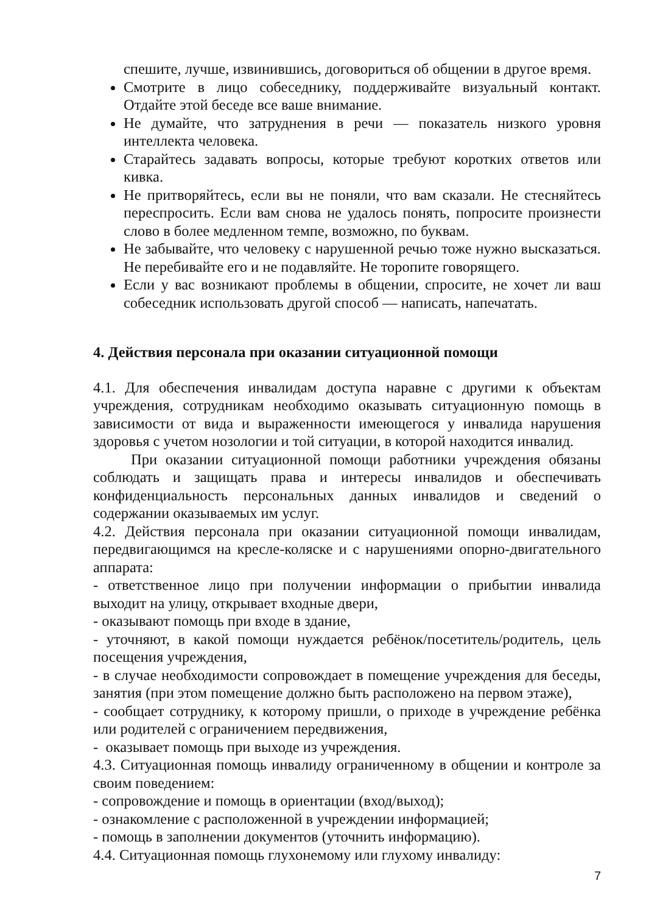спешите, лучше, извинившись, договориться об общении в другое время.
Смотрите в лицо собеседнику, поддерживайте визуальный контакт. Отдайте этой беседе все ваше внимание.
Не думайте, что затруднения в речи — показатель низкого уровня интеллекта человека.
Старайтесь задавать вопросы, которые требуют коротких ответов или кивка.
Не притворяйтесь, если вы не поняли, что вам сказали. Не стесняйтесь переспросить. Если вам снова не удалось понять, попросите произнести слово в более медленном темпе, возможно, по буквам.
Не забывайте, что человеку с нарушенной речью тоже нужно высказаться. Не перебивайте его и не подавляйте. Не торопите говорящего.
Если у вас возникают проблемы в общении, спросите, не хочет ли ваш собеседник использовать другой способ — написать, напечатать.
4. Действия персонала при оказании ситуационной помощи
4.1. Для обеспечения инвалидам доступа наравне с другими к объектам учреждения, сотрудникам необходимо оказывать ситуационную помощь в зависимости от вида и выраженности имеющегося у инвалида нарушения здоровья с учетом нозологии и той ситуации, в которой находится инвалид.
При оказании ситуационной помощи работники учреждения обязаны соблюдать и защищать права и интересы инвалидов и обеспечивать конфиденциальность персональных данных инвалидов и сведений о содержании оказываемых им услуг.
4.2. Действия персонала при оказании ситуационной помощи инвалидам, передвигающимся на кресле-коляске и с нарушениями опорно-двигательного аппарата:
- ответственное лицо при получении информации о прибытии инвалида выходит на улицу, открывает входные двери,
- оказывают помощь при входе в здание,
- уточняют, в какой помощи нуждается ребёнок/посетитель/родитель, цель посещения учреждения,
- в случае необходимости сопровождает в помещение учреждения для беседы, занятия (при этом помещение должно быть расположено на первом этаже),
- сообщает сотруднику, к которому пришли, о приходе в учреждение ребёнка или родителей с ограничением передвижения,
- оказывает помощь при выходе из учреждения.
4.3. Ситуационная помощь инвалиду ограниченному в общении и контроле за своим поведением:
- сопровождение и помощь в ориентации (вход/выход);
- ознакомление с расположенной в учреждении информацией;
- помощь в заполнении документов (уточнить информацию).
4.4. Ситуационная помощь глухонемому или глухому инвалиду:
7